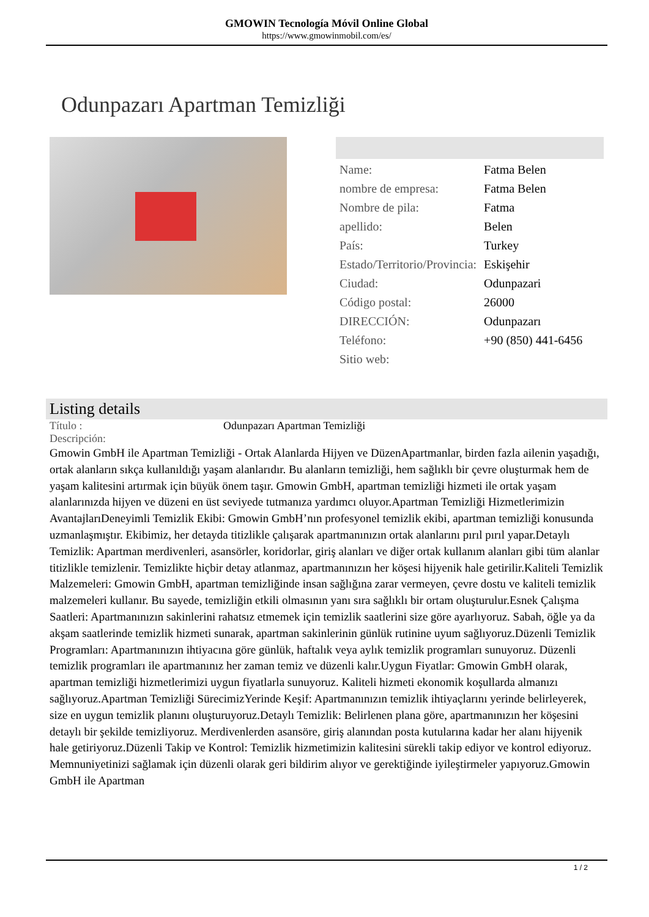GMOWIN Tecnología Móvil Online Global
https://www.gmowinmobil.com/es/
Odunpazarı Apartman Temizliği
| Name: | Fatma Belen |
| nombre de empresa: | Fatma Belen |
| Nombre de pila: | Fatma |
| apellido: | Belen |
| País: | Turkey |
| Estado/Territorio/Provincia: | Eskişehir |
| Ciudad: | Odunpazari |
| Código postal: | 26000 |
| DIRECCIÓN: | Odunpazarı |
| Teléfono: | +90 (850) 441-6456 |
| Sitio web: | |
Listing details
| Título : | Odunpazarı Apartman Temizliği |
| Descripción: | |
Gmowin GmbH ile Apartman Temizliği - Ortak Alanlarda Hijyen ve DüzenApartmanlar, birden fazla ailenin yaşadığı, ortak alanların sıkça kullanıldığı yaşam alanlarıdır. Bu alanların temizliği, hem sağlıklı bir çevre oluşturmak hem de yaşam kalitesini artırmak için büyük önem taşır. Gmowin GmbH, apartman temizliği hizmeti ile ortak yaşam alanlarınızda hijyen ve düzeni en üst seviyede tutmanıza yardımcı oluyor.Apartman Temizliği Hizmetlerimizin AvantajlarıDeneyimli Temizlik Ekibi: Gmowin GmbH’nın profesyonel temizlik ekibi, apartman temizliği konusunda uzmanlaşmıştır. Ekibimiz, her detayda titizlikle çalışarak apartmanınızın ortak alanlarını pırıl pırıl yapar.Detaylı Temizlik: Apartman merdivenleri, asansörler, koridorlar, giriş alanları ve diğer ortak kullanım alanları gibi tüm alanlar titizlikle temizlenir. Temizlikte hiçbir detay atlanmaz, apartmanınızın her köşesi hijyenik hale getirilir.Kaliteli Temizlik Malzemeleri: Gmowin GmbH, apartman temizliğinde insan sağlığına zarar vermeyen, çevre dostu ve kaliteli temizlik malzemeleri kullanır. Bu sayede, temizliğin etkili olmasının yanı sıra sağlıklı bir ortam oluşturulur.Esnek Çalışma Saatleri: Apartmanınızın sakinlerini rahatsız etmemek için temizlik saatlerini size göre ayarlıyoruz. Sabah, öğle ya da akşam saatlerinde temizlik hizmeti sunarak, apartman sakinlerinin günlük rutinine uyum sağlıyoruz.Düzenli Temizlik Programları: Apartmanınızın ihtiyacına göre günlük, haftalık veya aylık temizlik programları sunuyoruz. Düzenli temizlik programları ile apartmanınız her zaman temiz ve düzenli kalır.Uygun Fiyatlar: Gmowin GmbH olarak, apartman temizliği hizmetlerimizi uygun fiyatlarla sunuyoruz. Kaliteli hizmeti ekonomik koşullarda almanızı sağlıyoruz.Apartman Temizliği SürecimizYerinde Keşif: Apartmanınızın temizlik ihtiyaçlarını yerinde belirleyerek, size en uygun temizlik planını oluşturuyoruz.Detaylı Temizlik: Belirlenen plana göre, apartmanınızın her köşesini detaylı bir şekilde temizliyoruz. Merdivenlerden asansöre, giriş alanından posta kutularına kadar her alanı hijyenik hale getiriyoruz.Düzenli Takip ve Kontrol: Temizlik hizmetimizin kalitesini sürekli takip ediyor ve kontrol ediyoruz. Memnuniyetinizi sağlamak için düzenli olarak geri bildirim alıyor ve gerektiğinde iyileştirmeler yapıyoruz.Gmowin GmbH ile Apartman
1 / 2